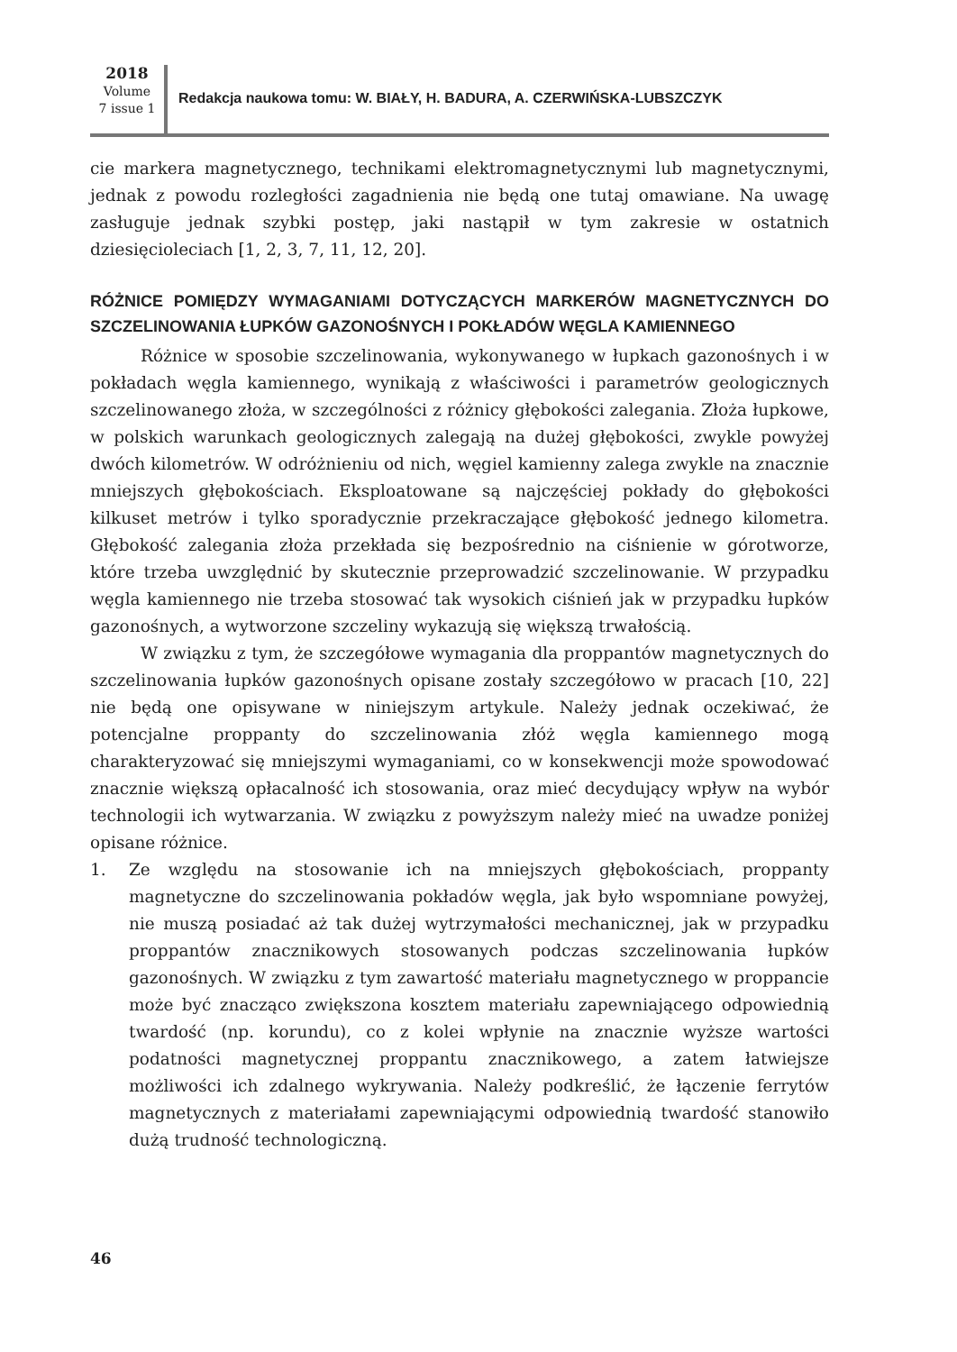2018
Volume
7 issue 1
Redakcja naukowa tomu: W. BIAŁY, H. BADURA, A. CZERWIŃSKA-LUBSZCZYK
cie markera magnetycznego, technikami elektromagnetycznymi lub magnetycznymi, jednak z powodu rozległości zagadnienia nie będą one tutaj omawiane. Na uwagę zasługuje jednak szybki postęp, jaki nastąpił w tym zakresie w ostatnich dziesięcioleciach [1, 2, 3, 7, 11, 12, 20].
RÓŻNICE POMIĘDZY WYMAGANIAMI DOTYCZĄCYCH MARKERÓW MAGNETYCZNYCH DO SZCZELINOWANIA ŁUPKÓW GAZONOŚNYCH I POKŁADÓW WĘGLA KAMIENNEGO
Różnice w sposobie szczelinowania, wykonywanego w łupkach gazonośnych i w pokładach węgla kamiennego, wynikają z właściwości i parametrów geologicznych szczelinowanego złoża, w szczególności z różnicy głębokości zalegania. Złoża łupkowe, w polskich warunkach geologicznych zalegają na dużej głębokości, zwykle powyżej dwóch kilometrów. W odróżnieniu od nich, węgiel kamienny zalega zwykle na znacznie mniejszych głębokościach. Eksploatowane są najczęściej pokłady do głębokości kilkuset metrów i tylko sporadycznie przekraczające głębokość jednego kilometra. Głębokość zalegania złoża przekłada się bezpośrednio na ciśnienie w górotworze, które trzeba uwzględnić by skutecznie przeprowadzić szczelinowanie. W przypadku węgla kamiennego nie trzeba stosować tak wysokich ciśnień jak w przypadku łupków gazonośnych, a wytworzone szczeliny wykazują się większą trwałością.
W związku z tym, że szczegółowe wymagania dla proppantów magnetycznych do szczelinowania łupków gazonośnych opisane zostały szczegółowo w pracach [10, 22] nie będą one opisywane w niniejszym artykule. Należy jednak oczekiwać, że potencjalne proppanty do szczelinowania złóż węgla kamiennego mogą charakteryzować się mniejszymi wymaganiami, co w konsekwencji może spowodować znacznie większą opłacalność ich stosowania, oraz mieć decydujący wpływ na wybór technologii ich wytwarzania. W związku z powyższym należy mieć na uwadze poniżej opisane różnice.
1. Ze względu na stosowanie ich na mniejszych głębokościach, proppanty magnetyczne do szczelinowania pokładów węgla, jak było wspomniane powyżej, nie muszą posiadać aż tak dużej wytrzymałości mechanicznej, jak w przypadku proppantów znacznikowych stosowanych podczas szczelinowania łupków gazonośnych. W związku z tym zawartość materiału magnetycznego w proppancie może być znacząco zwiększona kosztem materiału zapewniającego odpowiednią twardość (np. korundu), co z kolei wpłynie na znacznie wyższe wartości podatności magnetycznej proppantu znacznikowego, a zatem łatwiejsze możliwości ich zdalnego wykrywania. Należy podkreślić, że łączenie ferrytów magnetycznych z materiałami zapewniającymi odpowiednią twardość stanowiło dużą trudność technologiczną.
46